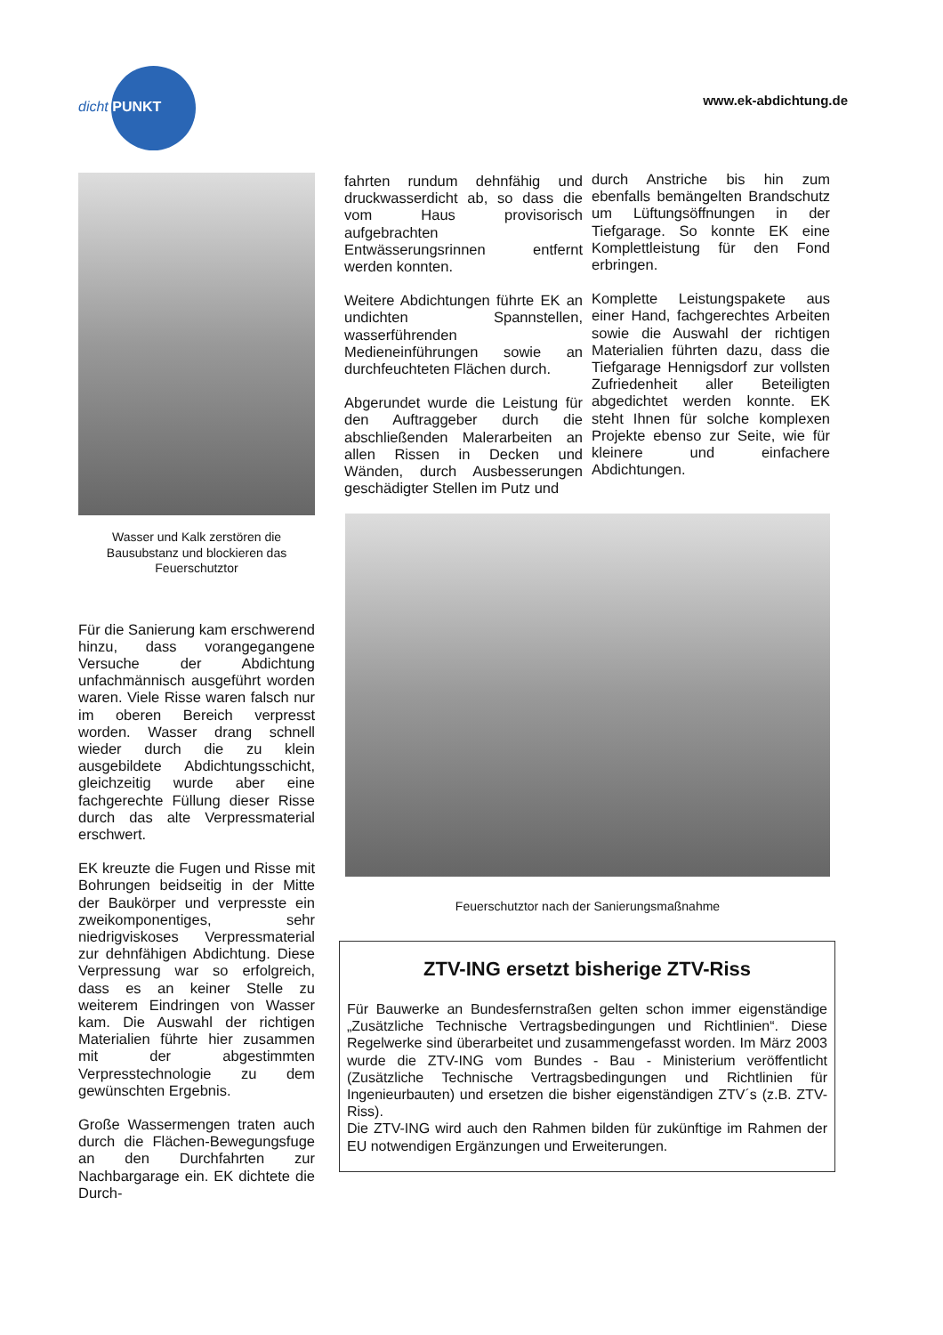dicht PUNKT
www.ek-abdichtung.de
Wasser und Kalk zerstören die Bausubstanz und blockieren das Feuerschutztor
Für die Sanierung kam erschwerend hinzu, dass vorangegangene Versuche der Abdichtung unfachmännisch ausgeführt worden waren. Viele Risse waren falsch nur im oberen Bereich verpresst worden. Wasser drang schnell wieder durch die zu klein ausgebildete Abdichtungsschicht, gleichzeitig wurde aber eine fachgerechte Füllung dieser Risse durch das alte Verpressmaterial erschwert.
EK kreuzte die Fugen und Risse mit Bohrungen beidseitig in der Mitte der Baukörper und verpresste ein zweikomponentiges, sehr niedrigviskoses Verpressmaterial zur dehnfähigen Abdichtung. Diese Verpressung war so erfolgreich, dass es an keiner Stelle zu weiterem Eindringen von Wasser kam. Die Auswahl der richtigen Materialien führte hier zusammen mit der abgestimmten Verpresstechnologie zu dem gewünschten Ergebnis.
Große Wassermengen traten auch durch die Flächen-Bewegungsfuge an den Durchfahrten zur Nachbargarage ein. EK dichtete die Durch-
fahrten rundum dehnfähig und druckwasserdicht ab, so dass die vom Haus provisorisch aufgebrachten Entwässerungsrinnen entfernt werden konnten.
Weitere Abdichtungen führte EK an undichten Spannstellen, wasserführenden Medieneinführungen sowie an durchfeuchteten Flächen durch.
Abgerundet wurde die Leistung für den Auftraggeber durch die abschließenden Malerarbeiten an allen Rissen in Decken und Wänden, durch Ausbesserungen geschädigter Stellen im Putz und
durch Anstriche bis hin zum ebenfalls bemängelten Brandschutz um Lüftungsöffnungen in der Tiefgarage. So konnte EK eine Komplettleistung für den Fond erbringen.
Komplette Leistungspakete aus einer Hand, fachgerechtes Arbeiten sowie die Auswahl der richtigen Materialien führten dazu, dass die Tiefgarage Hennigsdorf zur vollsten Zufriedenheit aller Beteiligten abgedichtet werden konnte. EK steht Ihnen für solche komplexen Projekte ebenso zur Seite, wie für kleinere und einfachere Abdichtungen.
Feuerschutztor nach der Sanierungsmaßnahme
ZTV-ING ersetzt bisherige ZTV-Riss
Für Bauwerke an Bundesfernstraßen gelten schon immer eigenständige „Zusätzliche Technische Vertragsbedingungen und Richtlinien“. Diese Regelwerke sind überarbeitet und zusammengefasst worden. Im März 2003 wurde die ZTV-ING vom Bundes - Bau - Ministerium veröffentlicht (Zusätzliche Technische Vertragsbedingungen und Richtlinien für Ingenieurbauten) und ersetzen die bisher eigenständigen ZTV´s (z.B. ZTV-Riss).
Die ZTV-ING wird auch den Rahmen bilden für zukünftige im Rahmen der EU notwendigen Ergänzungen und Erweiterungen.